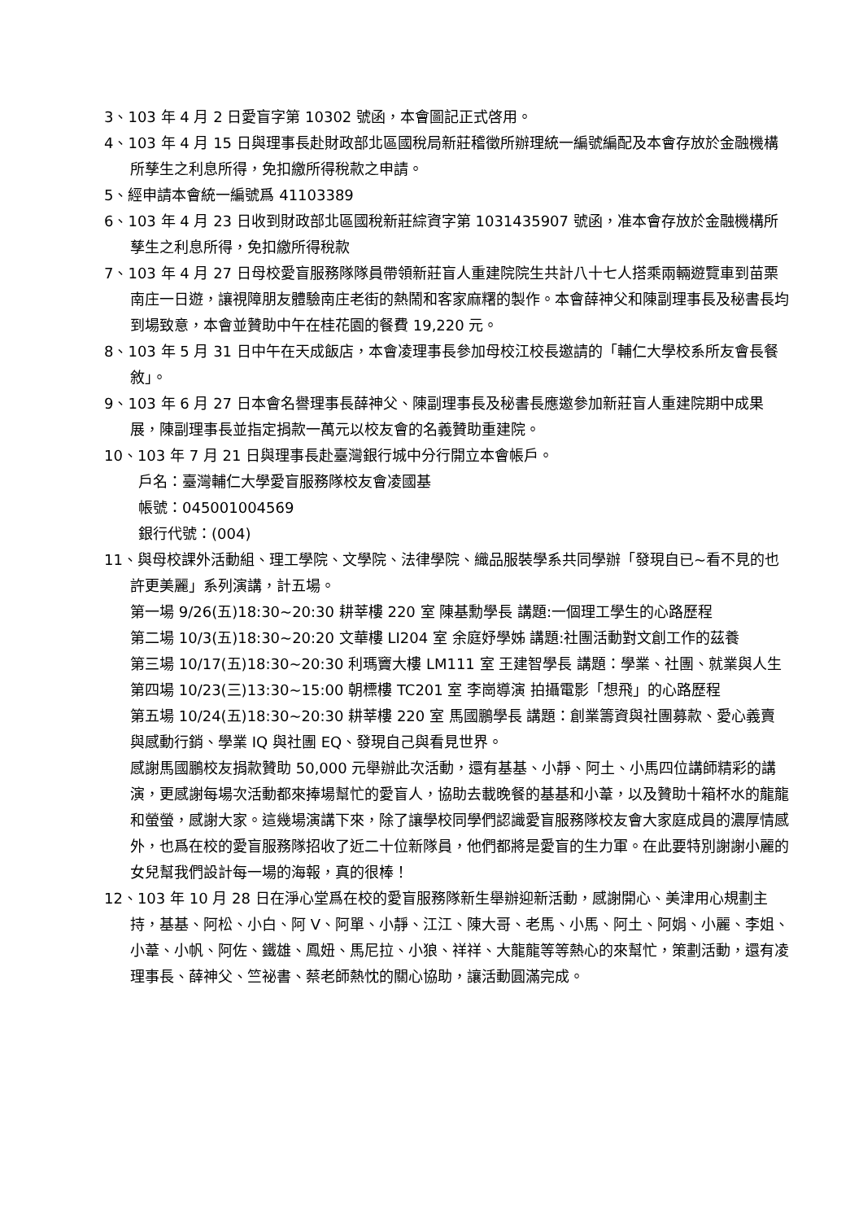3、103 年 4 月 2 日愛盲字第 10302 號函，本會圖記正式啓用。
4、103 年 4 月 15 日與理事長赴財政部北區國稅局新莊稽徵所辦理統一編號編配及本會存放於金融機構所孳生之利息所得，免扣繳所得稅款之申請。
5、經申請本會統一編號爲 41103389
6、103 年 4 月 23 日收到財政部北區國稅新莊綜資字第 1031435907 號函，准本會存放於金融機構所孳生之利息所得，免扣繳所得稅款
7、103 年 4 月 27 日母校愛盲服務隊隊員帶領新莊盲人重建院院生共計八十七人搭乘兩輛遊覽車到苗栗南庄一日遊，讓視障朋友體驗南庄老街的熱鬧和客家麻糬的製作。本會薛神父和陳副理事長及秘書長均到場致意，本會並贊助中午在桂花園的餐費 19,220 元。
8、103 年 5 月 31 日中午在天成飯店，本會凌理事長參加母校江校長邀請的「輔仁大學校系所友會長餐敘」。
9、103 年 6 月 27 日本會名譽理事長薛神父、陳副理事長及秘書長應邀參加新莊盲人重建院期中成果展，陳副理事長並指定捐款一萬元以校友會的名義贊助重建院。
10、103 年 7 月 21 日與理事長赴臺灣銀行城中分行開立本會帳戶。
戶名：臺灣輔仁大學愛盲服務隊校友會凌國基
帳號：045001004569
銀行代號：(004)
11、與母校課外活動組、理工學院、文學院、法律學院、織品服裝學系共同學辦「發現自已~看不見的也許更美麗」系列演講，計五場。
第一場 9/26(五)18:30~20:30 耕莘樓 220 室 陳基勳學長 講題:一個理工學生的心路歷程
第二場 10/3(五)18:30~20:20 文華樓 LI204 室 余庭妤學姊 講題:社團活動對文創工作的茲養
第三場 10/17(五)18:30~20:30 利瑪竇大樓 LM111 室 王建智學長 講題：學業、社團、就業與人生
第四場 10/23(三)13:30~15:00 朝標樓 TC201 室 李崗導演 拍攝電影「想飛」的心路歷程
第五場 10/24(五)18:30~20:30 耕莘樓 220 室 馬國鵬學長 講題：創業籌資與社團募款、愛心義賣與感動行銷、學業 IQ 與社團 EQ、發現自己與看見世界。
感謝馬國鵬校友捐款贊助 50,000 元舉辦此次活動，還有基基、小靜、阿土、小馬四位講師精彩的講演，更感謝每場次活動都來捧場幫忙的愛盲人，協助去載晚餐的基基和小葦，以及贊助十箱杯水的龍龍和螢螢，感謝大家。這幾場演講下來，除了讓學校同學們認識愛盲服務隊校友會大家庭成員的濃厚情感外，也爲在校的愛盲服務隊招收了近二十位新隊員，他們都將是愛盲的生力軍。在此要特別謝謝小麗的女兒幫我們設計每一場的海報，真的很棒！
12、103 年 10 月 28 日在淨心堂爲在校的愛盲服務隊新生舉辦迎新活動，感謝開心、美津用心規劃主持，基基、阿松、小白、阿 V、阿單、小靜、江江、陳大哥、老馬、小馬、阿土、阿娟、小麗、李姐、小葦、小帆、阿佐、鐵雄、鳳妞、馬尼拉、小狼、祥祥、大龍龍等等熱心的來幫忙，策劃活動，還有凌理事長、薛神父、竺祕書、蔡老師熱忱的關心協助，讓活動圓滿完成。